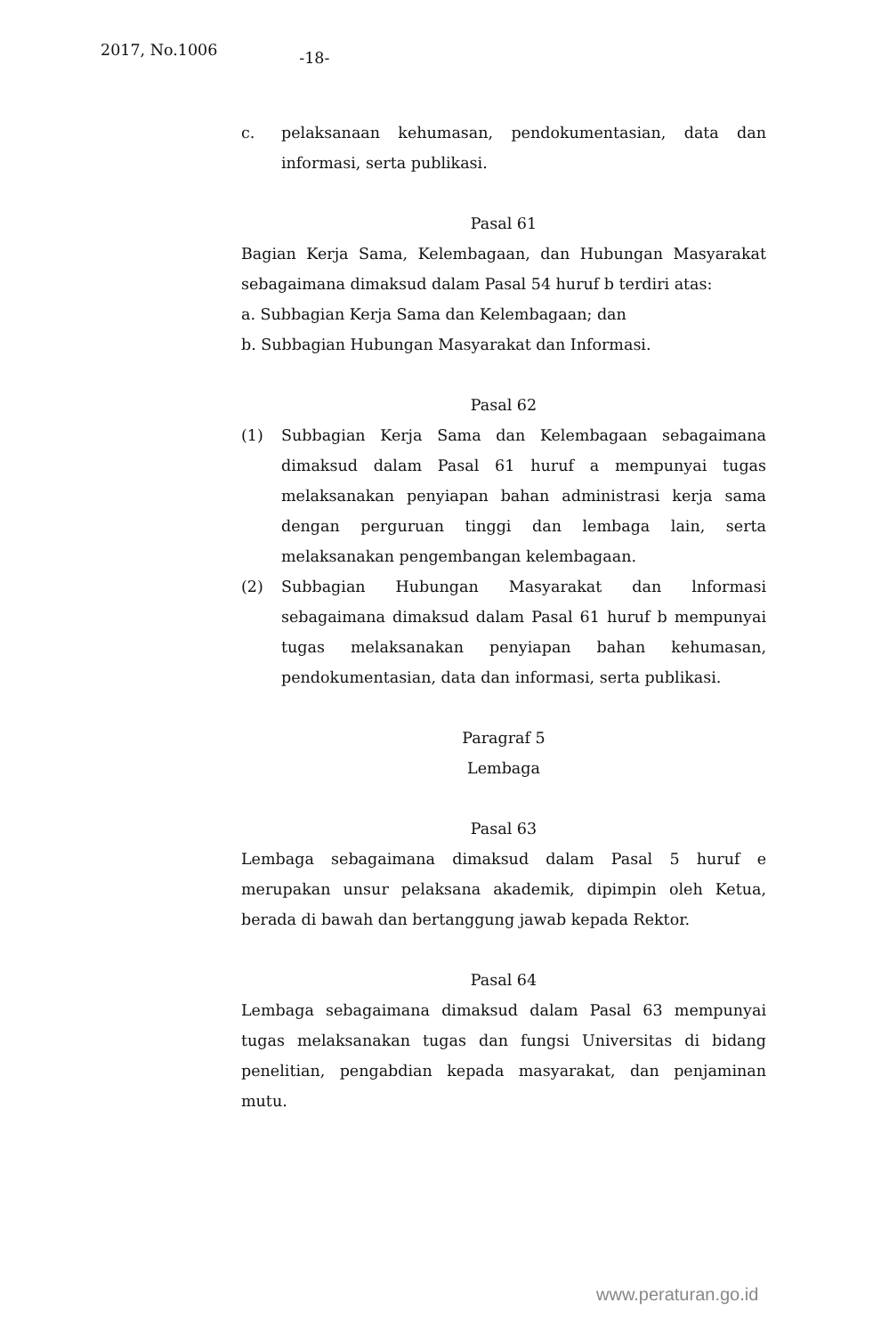2017, No.1006 -18-
c. pelaksanaan kehumasan, pendokumentasian, data dan informasi, serta publikasi.
Pasal 61
Bagian Kerja Sama, Kelembagaan, dan Hubungan Masyarakat sebagaimana dimaksud dalam Pasal 54 huruf b terdiri atas:
a. Subbagian Kerja Sama dan Kelembagaan; dan
b. Subbagian Hubungan Masyarakat dan Informasi.
Pasal 62
(1) Subbagian Kerja Sama dan Kelembagaan sebagaimana dimaksud dalam Pasal 61 huruf a mempunyai tugas melaksanakan penyiapan bahan administrasi kerja sama dengan perguruan tinggi dan lembaga lain, serta melaksanakan pengembangan kelembagaan.
(2) Subbagian Hubungan Masyarakat dan lnformasi sebagaimana dimaksud dalam Pasal 61 huruf b mempunyai tugas melaksanakan penyiapan bahan kehumasan, pendokumentasian, data dan informasi, serta publikasi.
Paragraf 5
Lembaga
Pasal 63
Lembaga sebagaimana dimaksud dalam Pasal 5 huruf e merupakan unsur pelaksana akademik, dipimpin oleh Ketua, berada di bawah dan bertanggung jawab kepada Rektor.
Pasal 64
Lembaga sebagaimana dimaksud dalam Pasal 63 mempunyai tugas melaksanakan tugas dan fungsi Universitas di bidang penelitian, pengabdian kepada masyarakat, dan penjaminan mutu.
www.peraturan.go.id